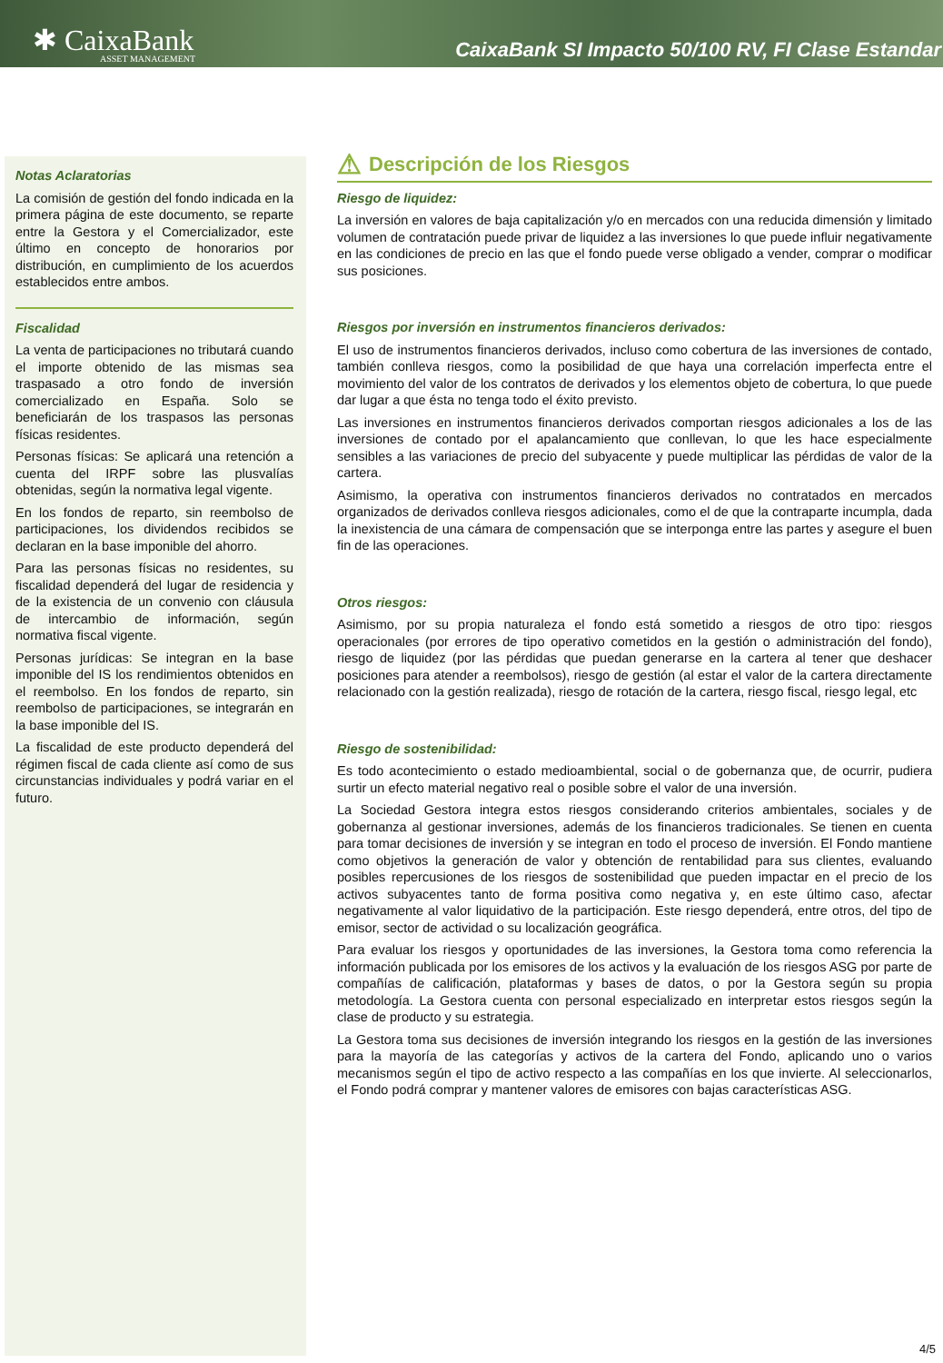✱ CaixaBank
ASSET MANAGEMENT
CaixaBank SI Impacto 50/100 RV, FI Clase Estandar
Notas Aclaratorias
La comisión de gestión del fondo indicada en la primera página de este documento, se reparte entre la Gestora y el Comercializador, este último en concepto de honorarios por distribución, en cumplimiento de los acuerdos establecidos entre ambos.
Fiscalidad
La venta de participaciones no tributará cuando el importe obtenido de las mismas sea traspasado a otro fondo de inversión comercializado en España. Solo se beneficiarán de los traspasos las personas físicas residentes.
Personas físicas: Se aplicará una retención a cuenta del IRPF sobre las plusvalías obtenidas, según la normativa legal vigente.
En los fondos de reparto, sin reembolso de participaciones, los dividendos recibidos se declaran en la base imponible del ahorro.
Para las personas físicas no residentes, su fiscalidad dependerá del lugar de residencia y de la existencia de un convenio con cláusula de intercambio de información, según normativa fiscal vigente.
Personas jurídicas: Se integran en la base imponible del IS los rendimientos obtenidos en el reembolso. En los fondos de reparto, sin reembolso de participaciones, se integrarán en la base imponible del IS.
La fiscalidad de este producto dependerá del régimen fiscal de cada cliente así como de sus circunstancias individuales y podrá variar en el futuro.
⚠ Descripción de los Riesgos
Riesgo de liquidez:
La inversión en valores de baja capitalización y/o en mercados con una reducida dimensión y limitado volumen de contratación puede privar de liquidez a las inversiones lo que puede influir negativamente en las condiciones de precio en las que el fondo puede verse obligado a vender, comprar o modificar sus posiciones.
Riesgos por inversión en instrumentos financieros derivados:
El uso de instrumentos financieros derivados, incluso como cobertura de las inversiones de contado, también conlleva riesgos, como la posibilidad de que haya una correlación imperfecta entre el movimiento del valor de los contratos de derivados y los elementos objeto de cobertura, lo que puede dar lugar a que ésta no tenga todo el éxito previsto.
Las inversiones en instrumentos financieros derivados comportan riesgos adicionales a los de las inversiones de contado por el apalancamiento que conllevan, lo que les hace especialmente sensibles a las variaciones de precio del subyacente y puede multiplicar las pérdidas de valor de la cartera.
Asimismo, la operativa con instrumentos financieros derivados no contratados en mercados organizados de derivados conlleva riesgos adicionales, como el de que la contraparte incumpla, dada la inexistencia de una cámara de compensación que se interponga entre las partes y asegure el buen fin de las operaciones.
Otros riesgos:
Asimismo, por su propia naturaleza el fondo está sometido a riesgos de otro tipo: riesgos operacionales (por errores de tipo operativo cometidos en la gestión o administración del fondo), riesgo de liquidez (por las pérdidas que puedan generarse en la cartera al tener que deshacer posiciones para atender a reembolsos), riesgo de gestión (al estar el valor de la cartera directamente relacionado con la gestión realizada), riesgo de rotación de la cartera, riesgo fiscal, riesgo legal, etc
Riesgo de sostenibilidad:
Es todo acontecimiento o estado medioambiental, social o de gobernanza que, de ocurrir, pudiera surtir un efecto material negativo real o posible sobre el valor de una inversión.
La Sociedad Gestora integra estos riesgos considerando criterios ambientales, sociales y de gobernanza al gestionar inversiones, además de los financieros tradicionales. Se tienen en cuenta para tomar decisiones de inversión y se integran en todo el proceso de inversión. El Fondo mantiene como objetivos la generación de valor y obtención de rentabilidad para sus clientes, evaluando posibles repercusiones de los riesgos de sostenibilidad que pueden impactar en el precio de los activos subyacentes tanto de forma positiva como negativa y, en este último caso, afectar negativamente al valor liquidativo de la participación. Este riesgo dependerá, entre otros, del tipo de emisor, sector de actividad o su localización geográfica.
Para evaluar los riesgos y oportunidades de las inversiones, la Gestora toma como referencia la información publicada por los emisores de los activos y la evaluación de los riesgos ASG por parte de compañías de calificación, plataformas y bases de datos, o por la Gestora según su propia metodología. La Gestora cuenta con personal especializado en interpretar estos riesgos según la clase de producto y su estrategia.
La Gestora toma sus decisiones de inversión integrando los riesgos en la gestión de las inversiones para la mayoría de las categorías y activos de la cartera del Fondo, aplicando uno o varios mecanismos según el tipo de activo respecto a las compañías en los que invierte. Al seleccionarlos, el Fondo podrá comprar y mantener valores de emisores con bajas características ASG.
4/5